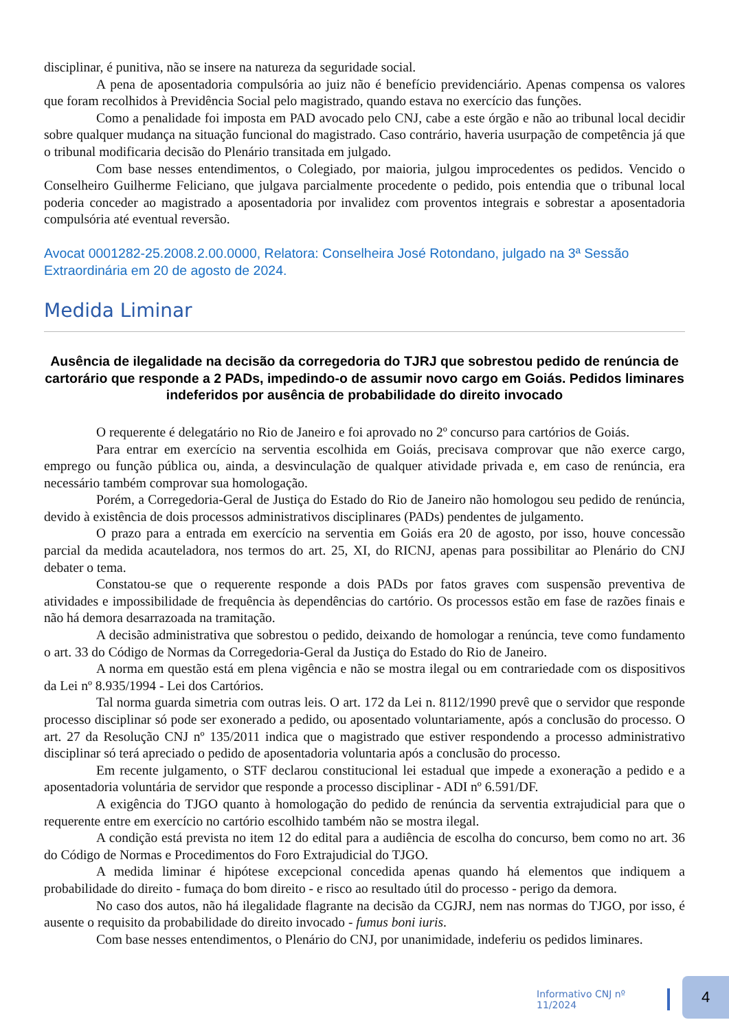disciplinar, é punitiva, não se insere na natureza da seguridade social.
A pena de aposentadoria compulsória ao juiz não é benefício previdenciário. Apenas compensa os valores que foram recolhidos à Previdência Social pelo magistrado, quando estava no exercício das funções.
Como a penalidade foi imposta em PAD avocado pelo CNJ, cabe a este órgão e não ao tribunal local decidir sobre qualquer mudança na situação funcional do magistrado. Caso contrário, haveria usurpação de competência já que o tribunal modificaria decisão do Plenário transitada em julgado.
Com base nesses entendimentos, o Colegiado, por maioria, julgou improcedentes os pedidos. Vencido o Conselheiro Guilherme Feliciano, que julgava parcialmente procedente o pedido, pois entendia que o tribunal local poderia conceder ao magistrado a aposentadoria por invalidez com proventos integrais e sobrestar a aposentadoria compulsória até eventual reversão.
Avocat 0001282-25.2008.2.00.0000, Relatora: Conselheira José Rotondano, julgado na 3ª Sessão Extraordinária em 20 de agosto de 2024.
Medida Liminar
Ausência de ilegalidade na decisão da corregedoria do TJRJ que sobrestou pedido de renúncia de cartorário que responde a 2 PADs, impedindo-o de assumir novo cargo em Goiás. Pedidos liminares indeferidos por ausência de probabilidade do direito invocado
O requerente é delegatário no Rio de Janeiro e foi aprovado no 2º concurso para cartórios de Goiás.
Para entrar em exercício na serventia escolhida em Goiás, precisava comprovar que não exerce cargo, emprego ou função pública ou, ainda, a desvinculação de qualquer atividade privada e, em caso de renúncia, era necessário também comprovar sua homologação.
Porém, a Corregedoria-Geral de Justiça do Estado do Rio de Janeiro não homologou seu pedido de renúncia, devido à existência de dois processos administrativos disciplinares (PADs) pendentes de julgamento.
O prazo para a entrada em exercício na serventia em Goiás era 20 de agosto, por isso, houve concessão parcial da medida acauteladora, nos termos do art. 25, XI, do RICNJ, apenas para possibilitar ao Plenário do CNJ debater o tema.
Constatou-se que o requerente responde a dois PADs por fatos graves com suspensão preventiva de atividades e impossibilidade de frequência às dependências do cartório. Os processos estão em fase de razões finais e não há demora desarrazoada na tramitação.
A decisão administrativa que sobrestou o pedido, deixando de homologar a renúncia, teve como fundamento o art. 33 do Código de Normas da Corregedoria-Geral da Justiça do Estado do Rio de Janeiro.
A norma em questão está em plena vigência e não se mostra ilegal ou em contrariedade com os dispositivos da Lei nº 8.935/1994 - Lei dos Cartórios.
Tal norma guarda simetria com outras leis. O art. 172 da Lei n. 8112/1990 prevê que o servidor que responde processo disciplinar só pode ser exonerado a pedido, ou aposentado voluntariamente, após a conclusão do processo. O art. 27 da Resolução CNJ nº 135/2011 indica que o magistrado que estiver respondendo a processo administrativo disciplinar só terá apreciado o pedido de aposentadoria voluntaria após a conclusão do processo.
Em recente julgamento, o STF declarou constitucional lei estadual que impede a exoneração a pedido e a aposentadoria voluntária de servidor que responde a processo disciplinar - ADI nº 6.591/DF.
A exigência do TJGO quanto à homologação do pedido de renúncia da serventia extrajudicial para que o requerente entre em exercício no cartório escolhido também não se mostra ilegal.
A condição está prevista no item 12 do edital para a audiência de escolha do concurso, bem como no art. 36 do Código de Normas e Procedimentos do Foro Extrajudicial do TJGO.
A medida liminar é hipótese excepcional concedida apenas quando há elementos que indiquem a probabilidade do direito - fumaça do bom direito - e risco ao resultado útil do processo - perigo da demora.
No caso dos autos, não há ilegalidade flagrante na decisão da CGJRJ, nem nas normas do TJGO, por isso, é ausente o requisito da probabilidade do direito invocado - fumus boni iuris.
Com base nesses entendimentos, o Plenário do CNJ, por unanimidade, indeferiu os pedidos liminares.
Informativo CNJ nº 11/2024
4